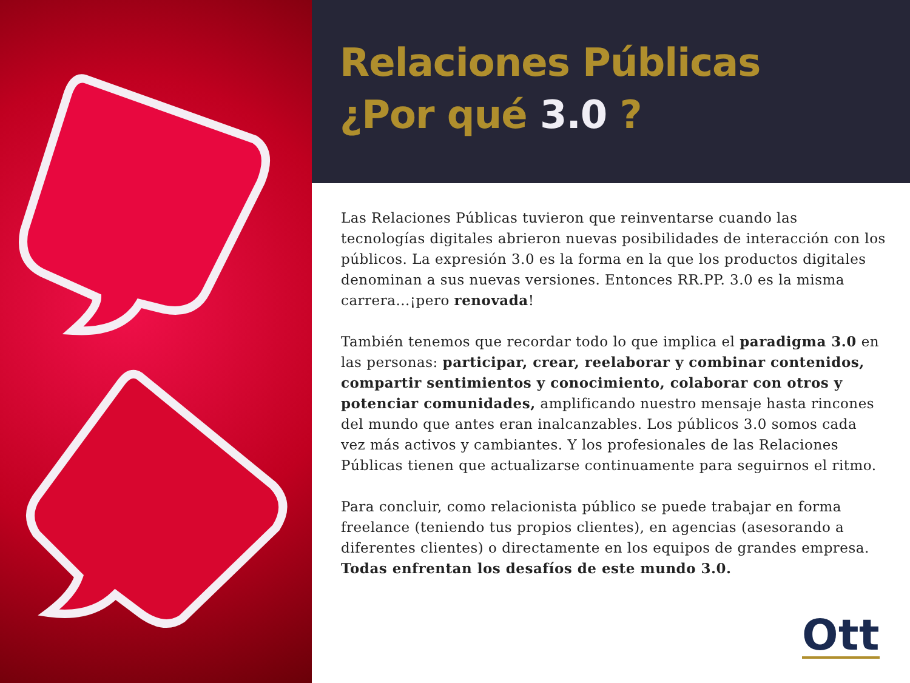Relaciones Públicas
¿Por qué 3.0 ?
Las Relaciones Públicas tuvieron que reinventarse cuando las tecnologías digitales abrieron nuevas posibilidades de interacción con los públicos. La expresión 3.0 es la forma en la que los productos digitales denominan a sus nuevas versiones. Entonces RR.PP. 3.0 es la misma carrera...¡pero renovada!
También tenemos que recordar todo lo que implica el paradigma 3.0 en las personas: participar, crear, reelaborar y combinar contenidos, compartir sentimientos y conocimiento, colaborar con otros y potenciar comunidades, amplificando nuestro mensaje hasta rincones del mundo que antes eran inalcanzables. Los públicos 3.0 somos cada vez más activos y cambiantes. Y los profesionales de las Relaciones Públicas tienen que actualizarse continuamente para seguirnos el ritmo.
Para concluir, como relacionista público se puede trabajar en forma freelance (teniendo tus propios clientes), en agencias (asesorando a diferentes clientes) o directamente en los equipos de grandes empresa. Todas enfrentan los desafíos de este mundo 3.0.
Ott